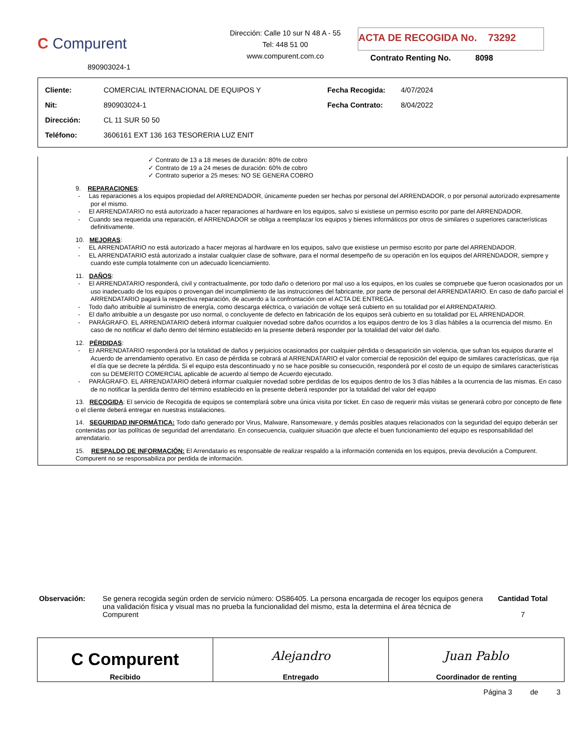C Compurent
890903024-1
Dirección: Calle 10 sur N 48 A - 55
Tel: 448 51 00
www.compurent.com.co
ACTA DE RECOGIDA No. 73292
Contrato Renting No. 8098
| Cliente: | COMERCIAL INTERNACIONAL DE EQUIPOS Y | Fecha Recogida: | 4/07/2024 |
| Nit: | 890903024-1 | Fecha Contrato: | 8/04/2022 |
| Dirección: | CL 11 SUR 50 50 | | |
| Teléfono: | 3606161 EXT 136 163 TESORERIA LUZ ENIT | | |
✓ Contrato de 13 a 18 meses de duración: 80% de cobro
✓ Contrato de 19 a 24 meses de duración: 60% de cobro
✓ Contrato superior a 25 meses: NO SE GENERA COBRO
9. REPARACIONES:
- Las reparaciones a los equipos propiedad del ARRENDADOR, únicamente pueden ser hechas por personal del ARRENDADOR, o por personal autorizado expresamente por el mismo.
- El ARRENDATARIO no está autorizado a hacer reparaciones al hardware en los equipos, salvo si existiese un permiso escrito por parte del ARRENDADOR.
- Cuando sea requerida una reparación, el ARRENDADOR se obliga a reemplazar los equipos y bienes informáticos por otros de similares o superiores características definitivamente.
10. MEJORAS:
- EL ARRENDATARIO no está autorizado a hacer mejoras al hardware en los equipos, salvo que existiese un permiso escrito por parte del ARRENDADOR.
- EL ARRENDATARIO está autorizado a instalar cualquier clase de software, para el normal desempeño de su operación en los equipos del ARRENDADOR, siempre y cuando este cumpla totalmente con un adecuado licenciamiento.
11. DAÑOS:
- El ARRENDATARIO responderá, civil y contractualmente, por todo daño o deterioro por mal uso a los equipos, en los cuales se compruebe que fueron ocasionados por un uso inadecuado de los equipos o provengan del incumplimiento de las instrucciones del fabricante, por parte de personal del ARRENDATARIO. En caso de daño parcial el ARRENDATARIO pagará la respectiva reparación, de acuerdo a la confrontación con el ACTA DE ENTREGA.
- Todo daño atribuible al suministro de energía, como descarga eléctrica, o variación de voltaje será cubierto en su totalidad por el ARRENDATARIO.
- El daño atribuible a un desgaste por uso normal, o concluyente de defecto en fabricación de los equipos será cubierto en su totalidad por EL ARRENDADOR.
- PARÁGRAFO. EL ARRENDATARIO deberá informar cualquier novedad sobre daños ocurridos a los equipos dentro de los 3 días hábiles a la ocurrencia del mismo. En caso de no notificar el daño dentro del término establecido en la presente deberá responder por la totalidad del valor del daño.
12. PÉRDIDAS:
- El ARRENDATARIO responderá por la totalidad de daños y perjuicios ocasionados por cualquier pérdida o desaparición sin violencia, que sufran los equipos durante el Acuerdo de arrendamiento operativo. En caso de pérdida se cobrará al ARRENDATARIO el valor comercial de reposición del equipo de similares características, que rija el día que se decrete la pérdida. Si el equipo esta descontinuado y no se hace posible su consecución, responderá por el costo de un equipo de similares características con su DEMERITO COMERCIAL aplicable de acuerdo al tiempo de Acuerdo ejecutado.
- PARÁGRAFO. EL ARRENDATARIO deberá informar cualquier novedad sobre perdidas de los equipos dentro de los 3 días hábiles a la ocurrencia de las mismas. En caso de no notificar la perdida dentro del término establecido en la presente deberá responder por la totalidad del valor del equipo
13. RECOGIDA: El servicio de Recogida de equipos se contemplará sobre una única visita por ticket. En caso de requerir más visitas se generará cobro por concepto de flete o el cliente deberá entregar en nuestras instalaciones.
14. SEGURIDAD INFORMÁTICA: Todo daño generado por Virus, Malware, Ransomeware, y demás posibles ataques relacionados con la seguridad del equipo deberán ser contenidas por las políticas de seguridad del arrendatario. En consecuencia, cualquier situación que afecte el buen funcionamiento del equipo es responsabilidad del arrendatario.
15. RESPALDO DE INFORMACIÓN: El Arrendatario es responsable de realizar respaldo a la información contenida en los equipos, previa devolución a Compurent. Compurent no se responsabiliza por perdida de información.
Observación: Se genera recogida según orden de servicio número: OS86405. La persona encargada de recoger los equipos genera una validación física y visual mas no prueba la funcionalidad del mismo, esta la determina el área técnica de Compurent
Cantidad Total
7
| C Compurent Recibido | Alejandro Entregado | Juan Pablo Coordinador de renting |
Página 3 de 3